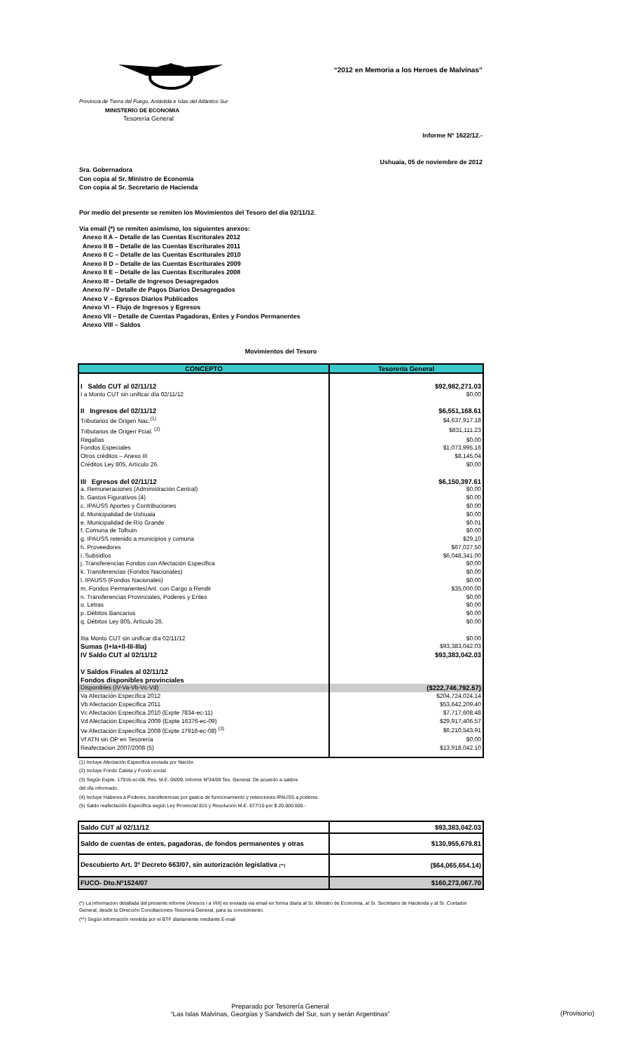Provincia de Tierra del Fuego, Antártida e Islas del Atlántico Sur
MINISTERIO DE ECONOMíA
Tesorería General
“2012 en Memoria a los Heroes de Malvinas”
Informe Nº 1622/12.-
Ushuaia, 05 de noviembre de 2012
Sra. Gobernadora
Con copia al Sr. Ministro de Economía
Con copia al Sr. Secretario de Hacienda
Por medio del presente se remiten los Movimientos del Tesoro del día 02/11/12.
Vía email (*) se remiten asimismo, los siguientes anexos:
Anexo II A – Detalle de las Cuentas Escriturales 2012
Anexo II B – Detalle de las Cuentas Escriturales 2011
Anexo II C – Detalle de las Cuentas Escriturales 2010
Anexo II D – Detalle de las Cuentas Escriturales 2009
Anexo II E – Detalle de las Cuentas Escriturales 2008
Anexo III – Detalle de Ingresos Desagregados
Anexo IV – Detalle de Pagos Diarios Desagregados
Anexo V – Egresos Diarios Publicados
Anexo VI – Flujo de Ingresos y Egresos
Anexo VII – Detalle de Cuentas Pagadoras, Entes y Fondos Permanentes
Anexo VIII – Saldos
Movimientos del Tesoro
| CONCEPTO | Tesorería General |
| --- | --- |
| I Saldo CUT al 02/11/12 | $92,982,271.03 |
| I a Monto CUT sin unificar día 02/11/12 | $0.00 |
| II Ingresos del 02/11/12 | $6,551,168.61 |
| Tributarios de Origen Nac.<sup>(1)</sup> | $4,637,917.18 |
| Tributarios de Origen Pcial. <sup>(2)</sup> | $831,111.23 |
| Regalías | $0.00 |
| Fondos Especiales | $1,073,995.16 |
| Otros créditos – Anexo III | $8,145.04 |
| Créditos Ley 805, Artículo 26. | $0.00 |
| III Egresos del 02/11/12 | $6,150,397.61 |
| a. Remuneraciones (Administración Central) | $0.00 |
| b. Gastos Figurativos (4) | $0.00 |
| c. IPAUSS Aportes y Contribuciones | $0.00 |
| d. Municipalidad de Ushuaia | $0.00 |
| e. Municipalidad de Río Grande | $0.01 |
| f. Comuna de Tolhuin | $0.00 |
| g. IPAUSS retenido a municipios y comuna | $29.10 |
| h. Proveedores | $67,027.50 |
| i. Subsidios | $6,048,341.00 |
| j. Transferencias Fondos con Afectación Especifica | $0.00 |
| k. Transferencias (Fondos Nacionales) | $0.00 |
| l. IPAUSS (Fondos Nacionales) | $0.00 |
| m. Fondos Permanentes/Ant. con Cargo a Rendir | $35,000.00 |
| n. Transferencias Provinciales, Poderes y Entes | $0.00 |
| o. Letras | $0.00 |
| p. Débitos Bancarios | $0.00 |
| q. Débitos Ley 805, Artículo 26. | $0.00 |
| IIIa Monto CUT sin unificar día 02/11/12 | $0.00 |
| Sumas (I+Ia+II-III-IIIa) | $93,383,042.03 |
| IV Saldo CUT al 02/11/12 | $93,383,042.03 |
| V Saldos Finales al 02/11/12 | |
| Fondos disponibles provinciales | |
| Disponibles (IV-Va-Vb-Vc-Vd) | ($222,746,792.57) |
| Va Afectación Específica 2012 | $204,724,024.14 |
| Vb Afectación Específica 2011 | $53,642,209.40 |
| Vc Afectación Específica 2010 (Expte 7834-ec-11) | $7,717,608.48 |
| Vd Afectación Específica 2009 (Expte 16376-ec-09) | $29,917,406.57 |
| Ve Afectación Específica 2008 (Expte 17916-ec-08) <sup>(3)</sup> | $6,210,543.91 |
| Vf ATN sin OP en Tesorería | $0.00 |
| Reafectacion 2007/2008 (5) | $13,918,042.10 |
(1) Incluye Afectación Especifica enviada por Nación
(2) Incluye Fondo Caleta y Fondo social
(3) Según Expte. 17916-ec-08, Res. M.E. 06/09, Informe Nº34/09 Tes. General. De acuerdo a saldos
del día informado.
(4) Incluye Haberes a Poderes, transferencias por gastos de funcionamiento y retenciones IPAUSS a poderes.
(5) Saldo reafectación Específica según Ley Provincial 815 y Resolucion M.E. 677/10 por $ 20.000.000.-
| Saldo CUT al 02/11/12 | $93,383,042.03 |
| Saldo de cuentas de entes, pagadoras, de fondos permanentes y otras | $130,955,679.81 |
| Descubierto Art. 3º Decreto 663/07, sin autorización legislativa (**) | ($64,065,654.14) |
| FUCO- Dto.Nº1524/07 | $160,273,067.70 |
(*) La informacion detallada del presente informe (Anexos I a VIII) es enviada via email en forma diaria al Sr. Ministro de Economia, al Sr. Secretario de Hacienda y al Sr. Contador General, desde la Dirección Conciliaciones-Tesoreria General, para su conocimiento.
(**) Según información remitida por el BTF diariamente mediante E-mail
Preparado por Tesorería General
“Las Islas Malvinas, Georgias y Sandwich del Sur, son y serán Argentinas”
(Provisorio)